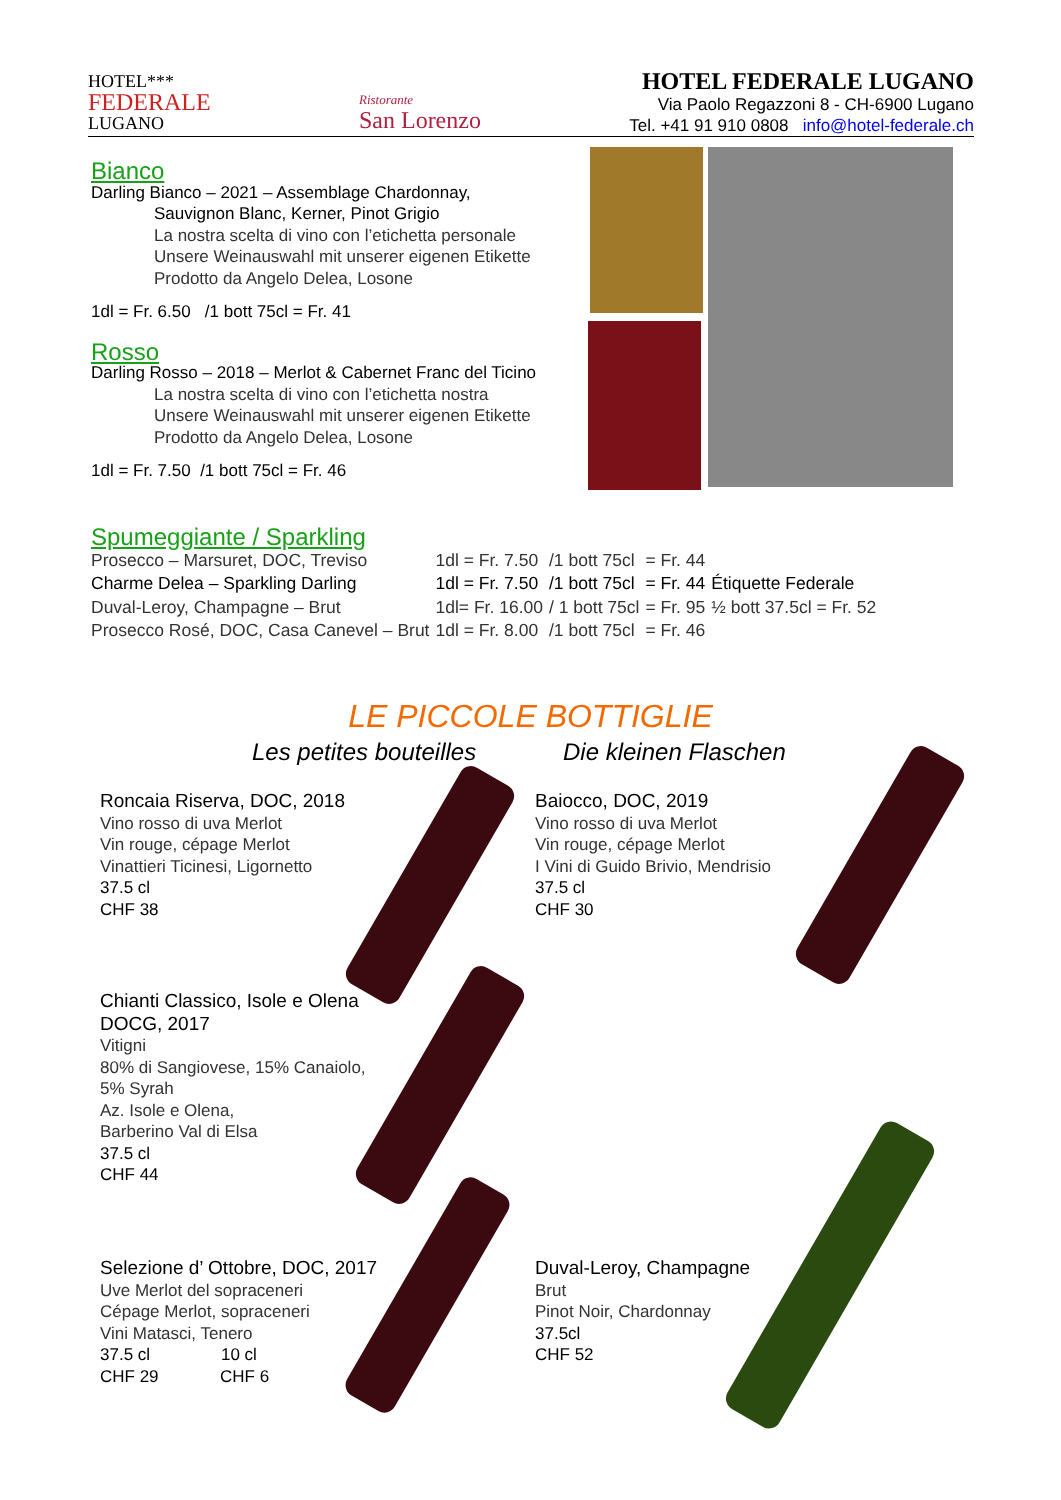HOTEL***
FEDERALE
LUGANO
Ristorante
San Lorenzo
HOTEL FEDERALE LUGANO
Via Paolo Regazzoni 8 - CH-6900 Lugano
Tel. +41 91 910 0808 info@hotel-federale.ch
Bianco
Darling Bianco – 2021 – Assemblage Chardonnay,
Sauvignon Blanc, Kerner, Pinot Grigio
La nostra scelta di vino con l’etichetta personale
Unsere Weinauswahl mit unserer eigenen Etikette
Prodotto da Angelo Delea, Losone
1dl = Fr. 6.50 /1 bott 75cl = Fr. 41
Rosso
Darling Rosso – 2018 – Merlot & Cabernet Franc del Ticino
La nostra scelta di vino con l’etichetta nostra
Unsere Weinauswahl mit unserer eigenen Etikette
Prodotto da Angelo Delea, Losone
1dl = Fr. 7.50 /1 bott 75cl = Fr. 46
Spumeggiante / Sparkling
| Prosecco – Marsuret, DOC, Treviso | 1dl = Fr. 7.50 | /1 bott 75cl | = Fr. 44 | |
| Charme Delea – Sparkling Darling | 1dl = Fr. 7.50 | /1 bott 75cl | = Fr. 44 | Étiquette Federale |
| Duval-Leroy, Champagne – Brut | 1dl= Fr. 16.00 | / 1 bott 75cl | = Fr. 95 | ½ bott 37.5cl = Fr. 52 |
| Prosecco Rosé, DOC, Casa Canevel – Brut | 1dl = Fr. 8.00 | /1 bott 75cl | = Fr. 46 | |
LE PICCOLE BOTTIGLIE
Les petites bouteilles Die kleinen Flaschen
Roncaia Riserva, DOC, 2018
Vino rosso di uva Merlot
Vin rouge, cépage Merlot
Vinattieri Ticinesi, Ligornetto
37.5 cl
CHF 38
Baiocco, DOC, 2019
Vino rosso di uva Merlot
Vin rouge, cépage Merlot
I Vini di Guido Brivio, Mendrisio
37.5 cl
CHF 30
Chianti Classico, Isole e Olena
DOCG, 2017
Vitigni
80% di Sangiovese, 15% Canaiolo,
5% Syrah
Az. Isole e Olena,
Barberino Val di Elsa
37.5 cl
CHF 44
Selezione d’ Ottobre, DOC, 2017
Uve Merlot del sopraceneri
Cépage Merlot, sopraceneri
Vini Matasci, Tenero
37.5 cl 10 cl
CHF 29 CHF 6
Duval-Leroy, Champagne
Brut
Pinot Noir, Chardonnay
37.5cl
CHF 52